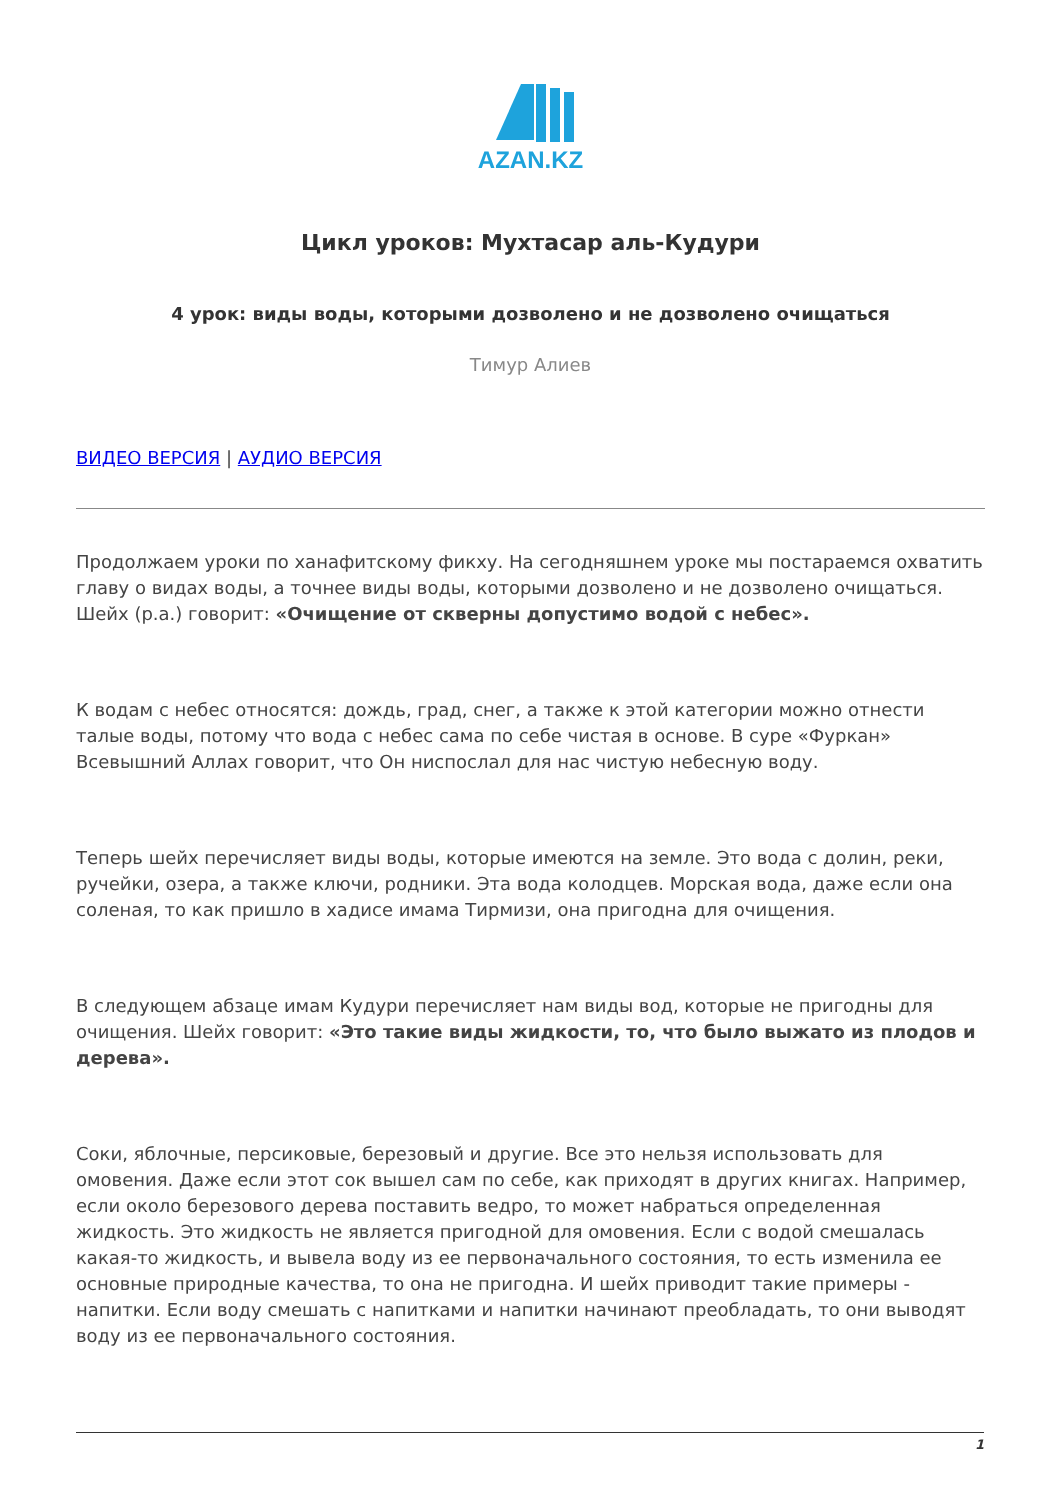AZAN.KZ
Цикл уроков: Мухтасар аль-Кудури
4 урок: виды воды, которыми дозволено и не дозволено очищаться
Тимур Алиев
ВИДЕО ВЕРСИЯ | АУДИО ВЕРСИЯ
Продолжаем уроки по ханафитскому фикху. На сегодняшнем уроке мы постараемся охватить главу о видах воды, а точнее виды воды, которыми дозволено и не дозволено очищаться. Шейх (р.а.) говорит: «Очищение от скверны допустимо водой с небес».
К водам с небес относятся: дождь, град, снег, а также к этой категории можно отнести талые воды, потому что вода с небес сама по себе чистая в основе. В суре «Фуркан» Всевышний Аллах говорит, что Он ниспослал для нас чистую небесную воду.
Теперь шейх перечисляет виды воды, которые имеются на земле. Это вода с долин, реки, ручейки, озера, а также ключи, родники. Эта вода колодцев. Морская вода, даже если она соленая, то как пришло в хадисе имама Тирмизи, она пригодна для очищения.
В следующем абзаце имам Кудури перечисляет нам виды вод, которые не пригодны для очищения. Шейх говорит: «Это такие виды жидкости, то, что было выжато из плодов и дерева».
Соки, яблочные, персиковые, березовый и другие. Все это нельзя использовать для омовения. Даже если этот сок вышел сам по себе, как приходят в других книгах. Например, если около березового дерева поставить ведро, то может набраться определенная жидкость. Это жидкость не является пригодной для омовения. Если с водой смешалась какая-то жидкость, и вывела воду из ее первоначального состояния, то есть изменила ее основные природные качества, то она не пригодна. И шейх приводит такие примеры - напитки. Если воду смешать с напитками и напитки начинают преобладать, то они выводят воду из ее первоначального состояния.
1